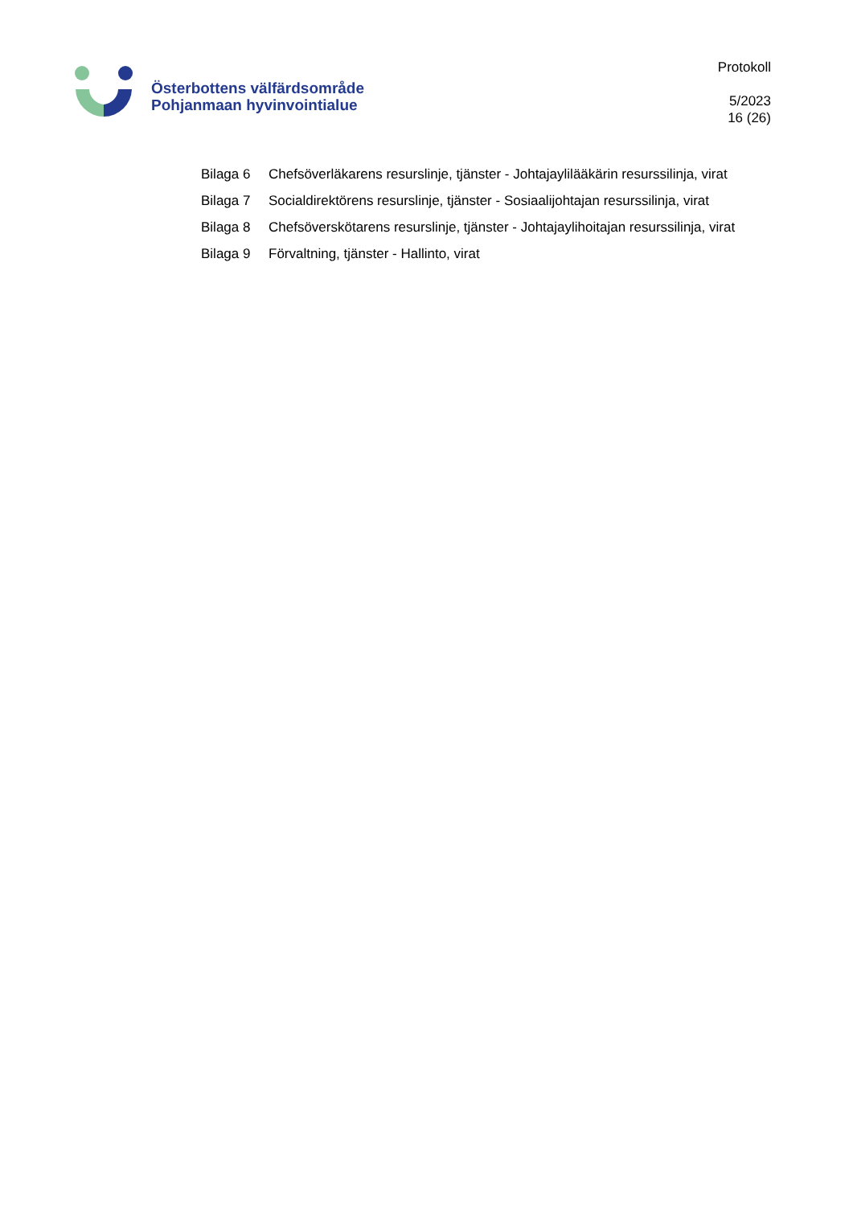Österbottens välfärdsområde
Pohjanmaan hyvinvointialue
Protokoll
5/2023
16 (26)
Bilaga 6 Chefsöverläkarens resurslinje, tjänster - Johtajaylilääkärin resurssilinja, virat
Bilaga 7 Socialdirektörens resurslinje, tjänster - Sosiaalijohtajan resurssilinja, virat
Bilaga 8 Chefsöverskötarens resurslinje, tjänster - Johtajaylihoitajan resurssilinja, virat
Bilaga 9 Förvaltning, tjänster - Hallinto, virat